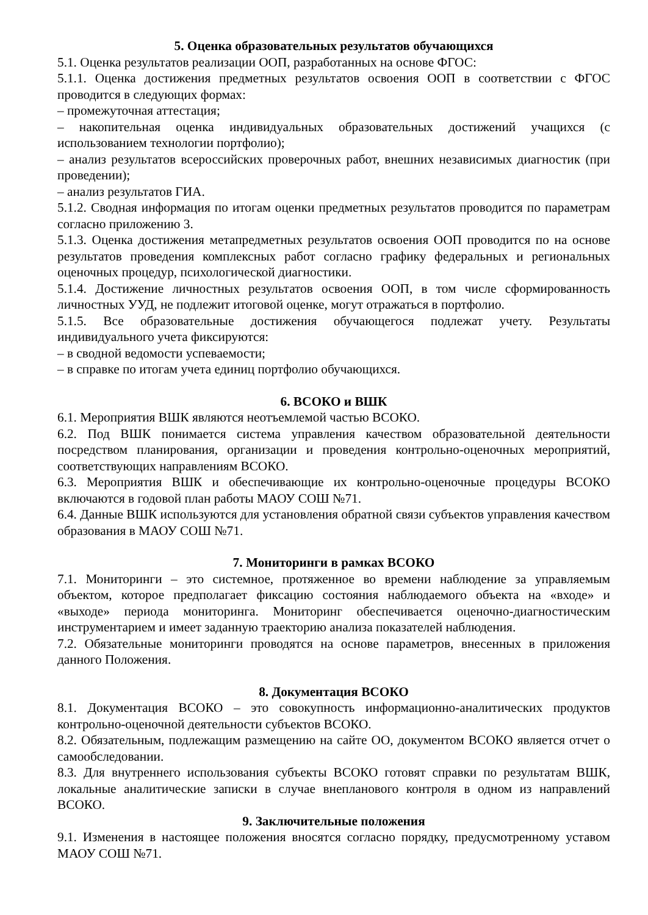5. Оценка образовательных результатов обучающихся
5.1. Оценка результатов реализации ООП, разработанных на основе ФГОС:
5.1.1. Оценка достижения предметных результатов освоения ООП в соответствии с ФГОС проводится в следующих формах:
– промежуточная аттестация;
– накопительная оценка индивидуальных образовательных достижений учащихся (с использованием технологии портфолио);
– анализ результатов всероссийских проверочных работ, внешних независимых диагностик (при проведении);
– анализ результатов ГИА.
5.1.2. Сводная информация по итогам оценки предметных результатов проводится по параметрам согласно приложению 3.
5.1.3. Оценка достижения метапредметных результатов освоения ООП проводится по на основе результатов проведения комплексных работ согласно графику федеральных и региональных оценочных процедур, психологической диагностики.
5.1.4. Достижение личностных результатов освоения ООП, в том числе сформированность личностных УУД, не подлежит итоговой оценке, могут отражаться в портфолио.
5.1.5. Все образовательные достижения обучающегося подлежат учету. Результаты индивидуального учета фиксируются:
– в сводной ведомости успеваемости;
– в справке по итогам учета единиц портфолио обучающихся.
6. ВСОКО и ВШК
6.1. Мероприятия ВШК являются неотъемлемой частью ВСОКО.
6.2. Под ВШК понимается система управления качеством образовательной деятельности посредством планирования, организации и проведения контрольно-оценочных мероприятий, соответствующих направлениям ВСОКО.
6.3. Мероприятия ВШК и обеспечивающие их контрольно-оценочные процедуры ВСОКО включаются в годовой план работы МАОУ СОШ №71.
6.4. Данные ВШК используются для установления обратной связи субъектов управления качеством образования в МАОУ СОШ №71.
7. Мониторинги в рамках ВСОКО
7.1. Мониторинги – это системное, протяженное во времени наблюдение за управляемым объектом, которое предполагает фиксацию состояния наблюдаемого объекта на «входе» и «выходе» периода мониторинга. Мониторинг обеспечивается оценочно-диагностическим инструментарием и имеет заданную траекторию анализа показателей наблюдения.
7.2. Обязательные мониторинги проводятся на основе параметров, внесенных в приложения данного Положения.
8. Документация ВСОКО
8.1. Документация ВСОКО – это совокупность информационно-аналитических продуктов контрольно-оценочной деятельности субъектов ВСОКО.
8.2. Обязательным, подлежащим размещению на сайте ОО, документом ВСОКО является отчет о самообследовании.
8.3. Для внутреннего использования субъекты ВСОКО готовят справки по результатам ВШК, локальные аналитические записки в случае внепланового контроля в одном из направлений ВСОКО.
9. Заключительные положения
9.1. Изменения в настоящее положения вносятся согласно порядку, предусмотренному уставом МАОУ СОШ №71.